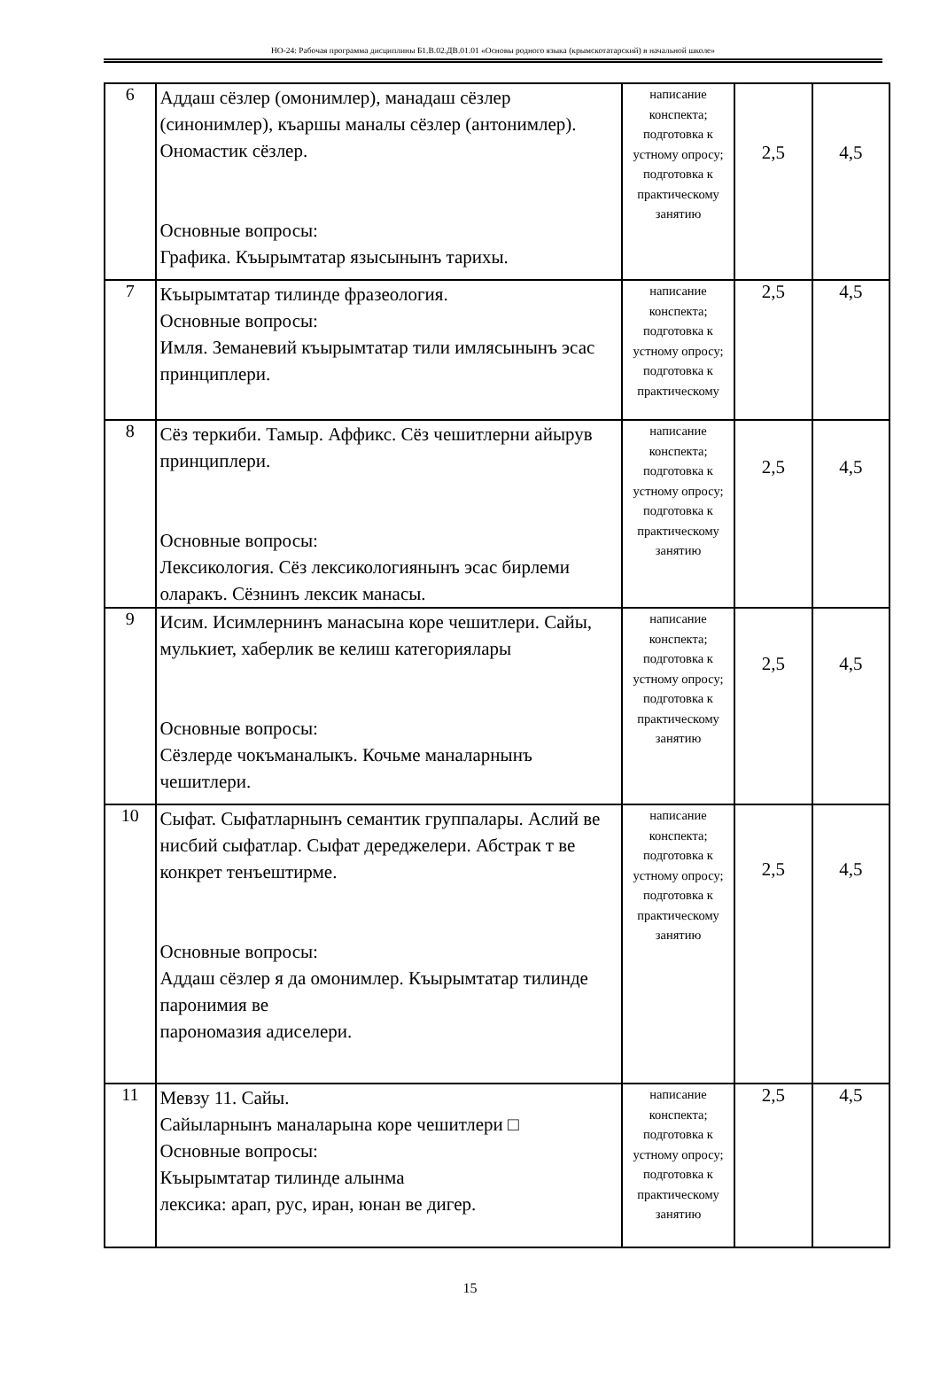НО-24: Рабочая программа дисциплины Б1.В.02.ДВ.01.01 «Основы родного языка (крымскотатарский) в начальной школе»
| 6 | Аддаш сёзлер (омонимлер), манадаш сёзлер (синонимлер), къаршы маналы сёзлер (антонимлер). Ономастик сёзлер. Основные вопросы: Графика. Къырымтатар язысынынъ тарихы. | написание конспекта; подготовка к устному опросу; подготовка к практическому занятию | 2,5 | 4,5 |
| 7 | Къырымтатар тилинде фразеология. Основные вопросы: Имля. Земаневий къырымтатар тили имлясынынъ эсас принциплери. | написание конспекта; подготовка к устному опросу; подготовка к практическому | 2,5 | 4,5 |
| 8 | Сёз теркиби. Тамыр. Аффикс. Сёз чешитлерни айырув принциплери. Основные вопросы: Лексикология. Сёз лексикологиянынъ эсас бирлеми оларакъ. Сёзнинъ лексик манасы. | написание конспекта; подготовка к устному опросу; подготовка к практическому занятию | 2,5 | 4,5 |
| 9 | Исим. Исимлернинъ манасына коре чешитлери. Сайы, мулькиет, хаберлик ве келиш категориялары Основные вопросы: Сёзлерде чокъманалыкъ. Кочьме маналарнынъ чешитлери. | написание конспекта; подготовка к устному опросу; подготовка к практическому занятию | 2,5 | 4,5 |
| 10 | Сыфат. Сыфатларнынъ семантик группалары. Аслий ве нисбий сыфатлар. Сыфат дереджелери. Абстрак т ве конкрет тенъештирме. Основные вопросы: Аддаш сёзлер я да омонимлер. Къырымтатар тилинде паронимия ве парономазия адиселери. | написание конспекта; подготовка к устному опросу; подготовка к практическому занятию | 2,5 | 4,5 |
| 11 | Мевзу 11. Сайы. Сайыларнынъ маналарына коре чешитлери □ Основные вопросы: Къырымтатар тилинде алынма лексика: арап, рус, иран, юнан ве дигер. | написание конспекта; подготовка к устному опросу; подготовка к практическому занятию | 2,5 | 4,5 |
15